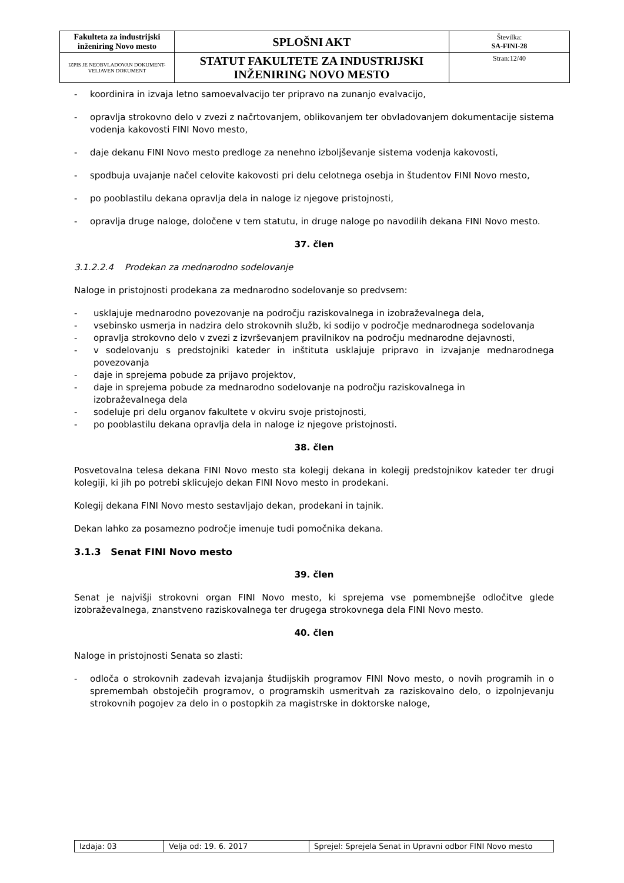| Fakulteta za industrijski inženiring Novo mesto | SPLOŠNI AKT | Številka: SA-FINI-28 |
| IZPIS JE NEOBVLADOVAN DOKUMENT-VELJAVEN DOKUMENT | STATUT FAKULTETE ZA INDUSTRIJSKI INŽENIRING NOVO MESTO | Stran:12/40 |
- koordinira in izvaja letno samoevalvacijo ter pripravo na zunanjo evalvacijo,
- opravlja strokovno delo v zvezi z načrtovanjem, oblikovanjem ter obvladovanjem dokumentacije sistema vodenja kakovosti FINI Novo mesto,
- daje dekanu FINI Novo mesto predloge za nenehno izboljševanje sistema vodenja kakovosti,
- spodbuja uvajanje načel celovite kakovosti pri delu celotnega osebja in študentov FINI Novo mesto,
- po pooblastilu dekana opravlja dela in naloge iz njegove pristojnosti,
- opravlja druge naloge, določene v tem statutu, in druge naloge po navodilih dekana FINI Novo mesto.
37. člen
3.1.2.2.4 Prodekan za mednarodno sodelovanje
Naloge in pristojnosti prodekana za mednarodno sodelovanje so predvsem:
- usklajuje mednarodno povezovanje na področju raziskovalnega in izobraževalnega dela,
- vsebinsko usmerja in nadzira delo strokovnih služb, ki sodijo v področje mednarodnega sodelovanja
- opravlja strokovno delo v zvezi z izvrševanjem pravilnikov na področju mednarodne dejavnosti,
- v sodelovanju s predstojniki kateder in inštituta usklajuje pripravo in izvajanje mednarodnega povezovanja
- daje in sprejema pobude za prijavo projektov,
- daje in sprejema pobude za mednarodno sodelovanje na področju raziskovalnega in
izobraževalnega dela
- sodeluje pri delu organov fakultete v okviru svoje pristojnosti,
- po pooblastilu dekana opravlja dela in naloge iz njegove pristojnosti.
38. člen
Posvetovalna telesa dekana FINI Novo mesto sta kolegij dekana in kolegij predstojnikov kateder ter drugi kolegiji, ki jih po potrebi sklicujejo dekan FINI Novo mesto in prodekani.
Kolegij dekana FINI Novo mesto sestavljajo dekan, prodekani in tajnik.
Dekan lahko za posamezno področje imenuje tudi pomočnika dekana.
3.1.3 Senat FINI Novo mesto
39. člen
Senat je najvišji strokovni organ FINI Novo mesto, ki sprejema vse pomembnejše odločitve glede izobraževalnega, znanstveno raziskovalnega ter drugega strokovnega dela FINI Novo mesto.
40. člen
Naloge in pristojnosti Senata so zlasti:
- odloča o strokovnih zadevah izvajanja študijskih programov FINI Novo mesto, o novih programih in o spremembah obstoječih programov, o programskih usmeritvah za raziskovalno delo, o izpolnjevanju strokovnih pogojev za delo in o postopkih za magistrske in doktorske naloge,
| Izdaja: 03 | Velja od: 19. 6. 2017 | Sprejel: Sprejela Senat in Upravni odbor FINI Novo mesto |